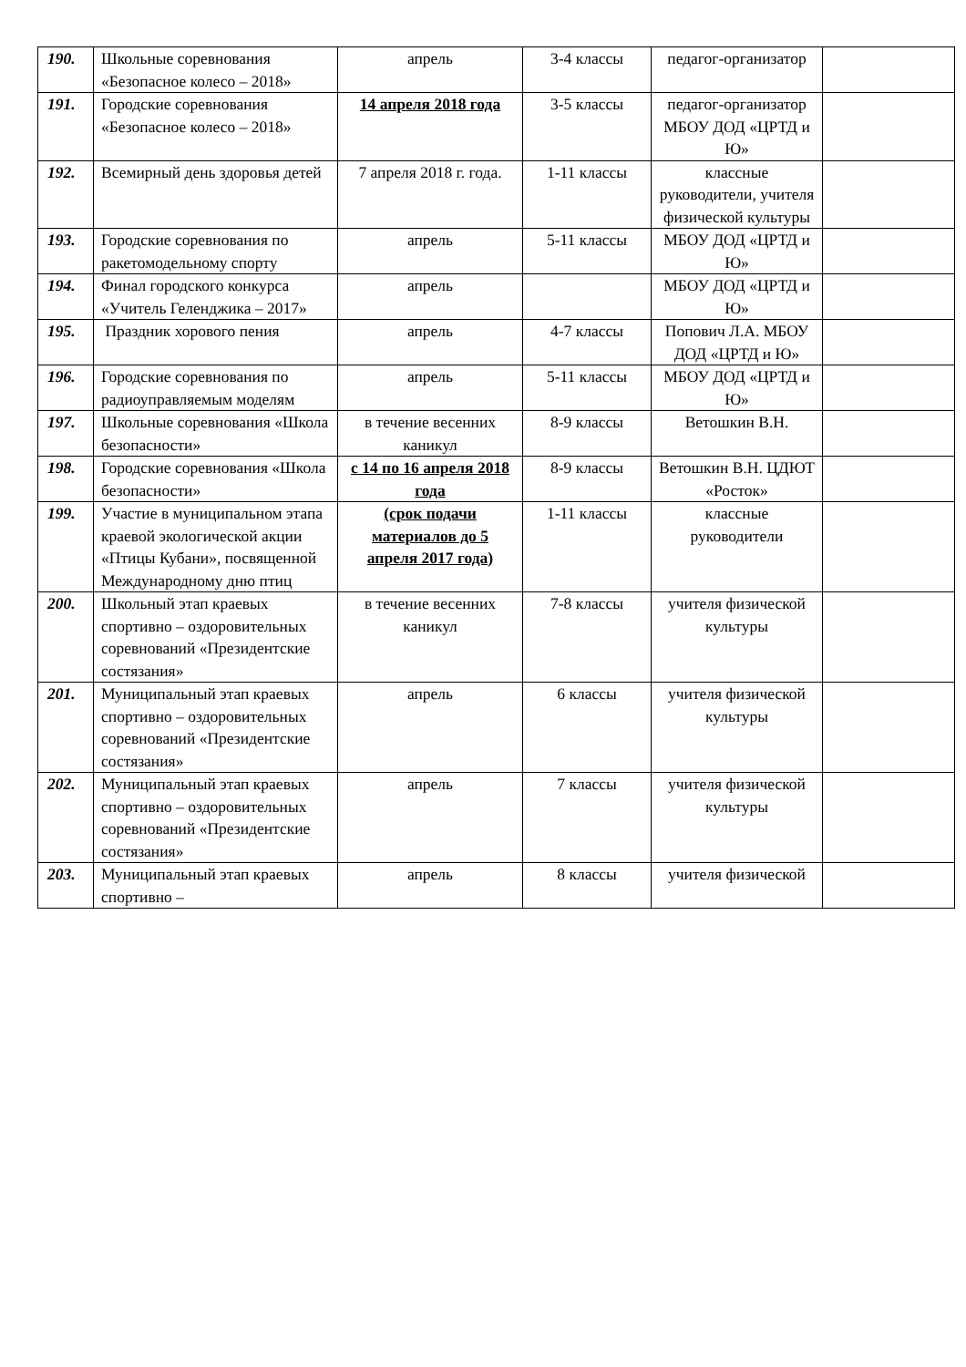| 190. | Школьные соревнования «Безопасное колесо – 2018» | апрель | 3-4 классы | педагог-организатор | |
| 191. | Городские соревнования «Безопасное колесо – 2018» | 14 апреля 2018 года | 3-5 классы | педагог-организатор МБОУ ДОД «ЦРТД и Ю» | |
| 192. | Всемирный день здоровья детей | 7 апреля 2018 г. года. | 1-11 классы | классные руководители, учителя физической культуры | |
| 193. | Городские соревнования по ракетомодельному спорту | апрель | 5-11 классы | МБОУ ДОД «ЦРТД и Ю» | |
| 194. | Финал городского конкурса «Учитель Геленджика – 2017» | апрель | | МБОУ ДОД «ЦРТД и Ю» | |
| 195. | Праздник хорового пения | апрель | 4-7 классы | Попович Л.А. МБОУ ДОД «ЦРТД и Ю» | |
| 196. | Городские соревнования по радиоуправляемым моделям | апрель | 5-11 классы | МБОУ ДОД «ЦРТД и Ю» | |
| 197. | Школьные соревнования «Школа безопасности» | в течение весенних каникул | 8-9 классы | Ветошкин В.Н. | |
| 198. | Городские соревнования «Школа безопасности» | с 14 по 16 апреля 2018 года | 8-9 классы | Ветошкин В.Н. ЦДЮТ «Росток» | |
| 199. | Участие в муниципальном этапа краевой экологической акции «Птицы Кубани», посвященной Международному дню птиц | (срок подачи материалов до 5 апреля 2017 года) | 1-11 классы | классные руководители | |
| 200. | Школьный этап краевых спортивно – оздоровительных соревнований «Президентские состязания» | в течение весенних каникул | 7-8 классы | учителя физической культуры | |
| 201. | Муниципальный этап краевых спортивно – оздоровительных соревнований «Президентские состязания» | апрель | 6 классы | учителя физической культуры | |
| 202. | Муниципальный этап краевых спортивно – оздоровительных соревнований «Президентские состязания» | апрель | 7 классы | учителя физической культуры | |
| 203. | Муниципальный этап краевых спортивно – | апрель | 8 классы | учителя физической | |